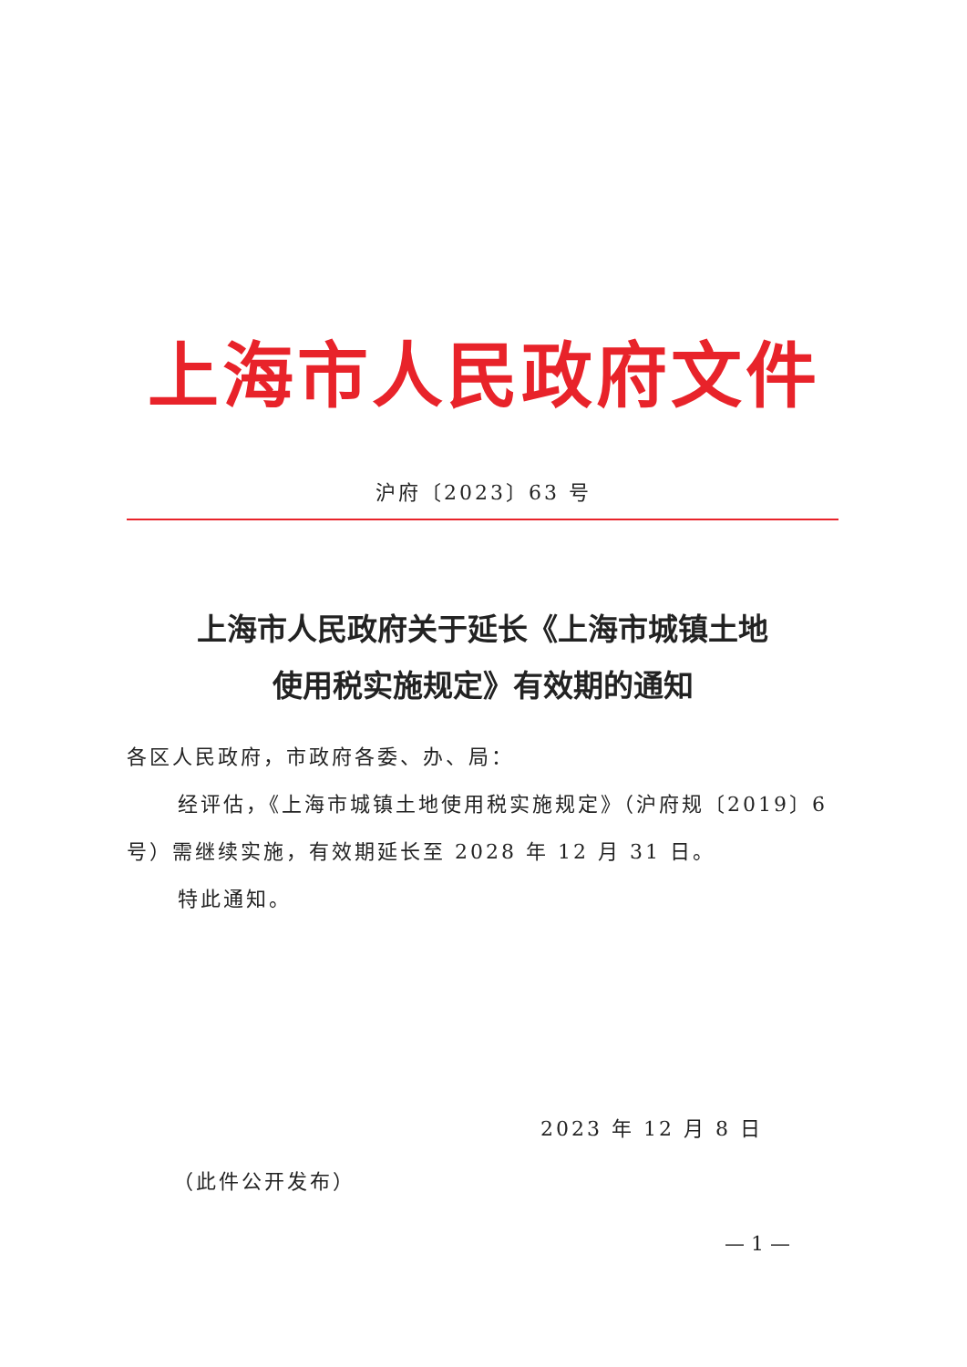上海市人民政府文件
沪府〔2023〕63 号
上海市人民政府关于延长《上海市城镇土地
使用税实施规定》有效期的通知
各区人民政府，市政府各委、办、局：
经评估，《上海市城镇土地使用税实施规定》（沪府规〔2019〕6 号）需继续实施，有效期延长至 2028 年 12 月 31 日。
特此通知。
2023 年 12 月 8 日
（此件公开发布）
— 1 —